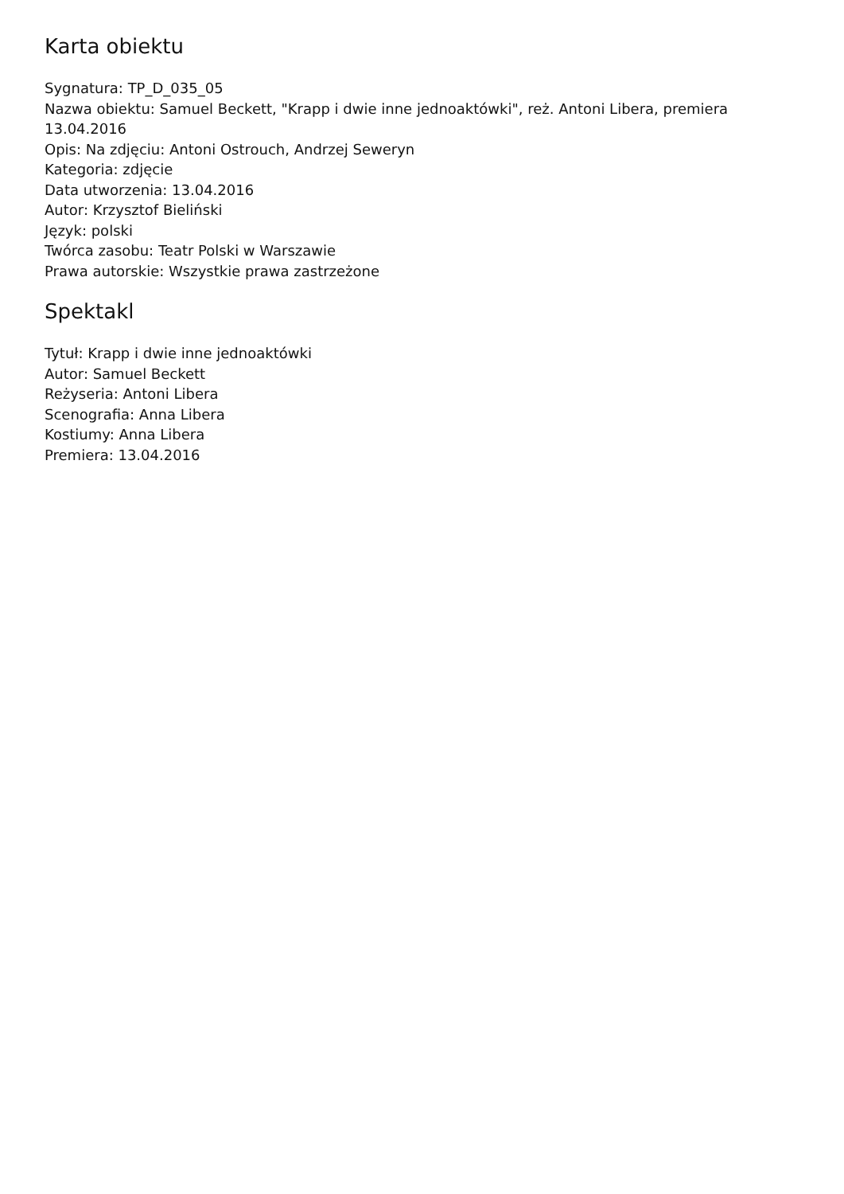Karta obiektu
Sygnatura: TP_D_035_05
Nazwa obiektu: Samuel Beckett, "Krapp i dwie inne jednoaktówki", reż. Antoni Libera, premiera 13.04.2016
Opis: Na zdjęciu: Antoni Ostrouch, Andrzej Seweryn
Kategoria: zdjęcie
Data utworzenia: 13.04.2016
Autor: Krzysztof Bieliński
Język: polski
Twórca zasobu: Teatr Polski w Warszawie
Prawa autorskie: Wszystkie prawa zastrzeżone
Spektakl
Tytuł: Krapp i dwie inne jednoaktówki
Autor: Samuel Beckett
Reżyseria: Antoni Libera
Scenografia: Anna Libera
Kostiumy: Anna Libera
Premiera: 13.04.2016